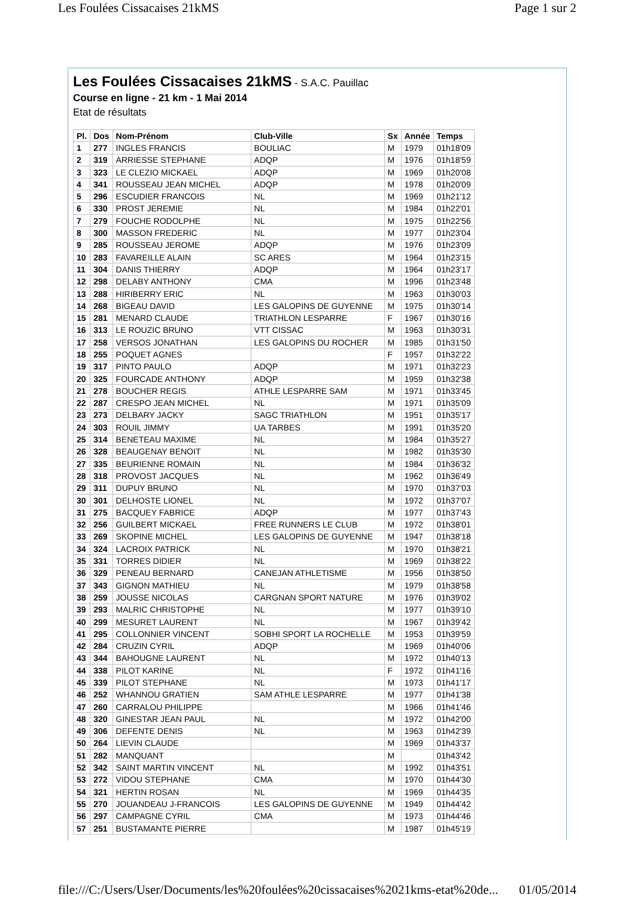Les Foulées Cissacaises 21kMS Page 1 sur 2
Les Foulées Cissacaises 21kMS
- S.A.C. Pauillac
Course en ligne - 21 km - 1 Mai 2014
Etat de résultats
| Pl. | Dos | Nom-Prénom | Club-Ville | Sx | Année | Temps |
| --- | --- | --- | --- | --- | --- | --- |
| 1 | 277 | INGLES FRANCIS | BOULIAC | M | 1979 | 01h18'09 |
| 2 | 319 | ARRIESSE STEPHANE | ADQP | M | 1976 | 01h18'59 |
| 3 | 323 | LE CLEZIO MICKAEL | ADQP | M | 1969 | 01h20'08 |
| 4 | 341 | ROUSSEAU JEAN MICHEL | ADQP | M | 1978 | 01h20'09 |
| 5 | 296 | ESCUDIER FRANCOIS | NL | M | 1969 | 01h21'12 |
| 6 | 330 | PROST JEREMIE | NL | M | 1984 | 01h22'01 |
| 7 | 279 | FOUCHE RODOLPHE | NL | M | 1975 | 01h22'56 |
| 8 | 300 | MASSON FREDERIC | NL | M | 1977 | 01h23'04 |
| 9 | 285 | ROUSSEAU JEROME | ADQP | M | 1976 | 01h23'09 |
| 10 | 283 | FAVAREILLE ALAIN | SC ARES | M | 1964 | 01h23'15 |
| 11 | 304 | DANIS THIERRY | ADQP | M | 1964 | 01h23'17 |
| 12 | 298 | DELABY ANTHONY | CMA | M | 1996 | 01h23'48 |
| 13 | 288 | HIRIBERRY ERIC | NL | M | 1963 | 01h30'03 |
| 14 | 268 | BIGEAU DAVID | LES GALOPINS DE GUYENNE | M | 1975 | 01h30'14 |
| 15 | 281 | MENARD CLAUDE | TRIATHLON LESPARRE | F | 1967 | 01h30'16 |
| 16 | 313 | LE ROUZIC BRUNO | VTT CISSAC | M | 1963 | 01h30'31 |
| 17 | 258 | VERSOS JONATHAN | LES GALOPINS DU ROCHER | M | 1985 | 01h31'50 |
| 18 | 255 | POQUET AGNES | | F | 1957 | 01h32'22 |
| 19 | 317 | PINTO PAULO | ADQP | M | 1971 | 01h32'23 |
| 20 | 325 | FOURCADE ANTHONY | ADQP | M | 1959 | 01h32'38 |
| 21 | 278 | BOUCHER REGIS | ATHLE LESPARRE SAM | M | 1971 | 01h33'45 |
| 22 | 287 | CRESPO JEAN MICHEL | NL | M | 1971 | 01h35'09 |
| 23 | 273 | DELBARY JACKY | SAGC TRIATHLON | M | 1951 | 01h35'17 |
| 24 | 303 | ROUIL JIMMY | UA TARBES | M | 1991 | 01h35'20 |
| 25 | 314 | BENETEAU MAXIME | NL | M | 1984 | 01h35'27 |
| 26 | 328 | BEAUGENAY BENOIT | NL | M | 1982 | 01h35'30 |
| 27 | 335 | BEURIENNE ROMAIN | NL | M | 1984 | 01h36'32 |
| 28 | 318 | PROVOST JACQUES | NL | M | 1962 | 01h36'49 |
| 29 | 311 | DUPUY BRUNO | NL | M | 1970 | 01h37'03 |
| 30 | 301 | DELHOSTE LIONEL | NL | M | 1972 | 01h37'07 |
| 31 | 275 | BACQUEY FABRICE | ADQP | M | 1977 | 01h37'43 |
| 32 | 256 | GUILBERT MICKAEL | FREE RUNNERS LE CLUB | M | 1972 | 01h38'01 |
| 33 | 269 | SKOPINE MICHEL | LES GALOPINS DE GUYENNE | M | 1947 | 01h38'18 |
| 34 | 324 | LACROIX PATRICK | NL | M | 1970 | 01h38'21 |
| 35 | 331 | TORRES DIDIER | NL | M | 1969 | 01h38'22 |
| 36 | 329 | PENEAU BERNARD | CANEJAN ATHLETISME | M | 1956 | 01h38'50 |
| 37 | 343 | GIGNON MATHIEU | NL | M | 1979 | 01h38'58 |
| 38 | 259 | JOUSSE NICOLAS | CARGNAN SPORT NATURE | M | 1976 | 01h39'02 |
| 39 | 293 | MALRIC CHRISTOPHE | NL | M | 1977 | 01h39'10 |
| 40 | 299 | MESURET LAURENT | NL | M | 1967 | 01h39'42 |
| 41 | 295 | COLLONNIER VINCENT | SOBHI SPORT LA ROCHELLE | M | 1953 | 01h39'59 |
| 42 | 284 | CRUZIN CYRIL | ADQP | M | 1969 | 01h40'06 |
| 43 | 344 | BAHOUGNE LAURENT | NL | M | 1972 | 01h40'13 |
| 44 | 338 | PILOT KARINE | NL | F | 1972 | 01h41'16 |
| 45 | 339 | PILOT STEPHANE | NL | M | 1973 | 01h41'17 |
| 46 | 252 | WHANNOU GRATIEN | SAM ATHLE LESPARRE | M | 1977 | 01h41'38 |
| 47 | 260 | CARRALOU PHILIPPE | | M | 1966 | 01h41'46 |
| 48 | 320 | GINESTAR JEAN PAUL | NL | M | 1972 | 01h42'00 |
| 49 | 306 | DEFENTE DENIS | NL | M | 1963 | 01h42'39 |
| 50 | 264 | LIEVIN CLAUDE | | M | 1969 | 01h43'37 |
| 51 | 282 | MANQUANT | | M | | 01h43'42 |
| 52 | 342 | SAINT MARTIN VINCENT | NL | M | 1992 | 01h43'51 |
| 53 | 272 | VIDOU STEPHANE | CMA | M | 1970 | 01h44'30 |
| 54 | 321 | HERTIN ROSAN | NL | M | 1969 | 01h44'35 |
| 55 | 270 | JOUANDEAU J-FRANCOIS | LES GALOPINS DE GUYENNE | M | 1949 | 01h44'42 |
| 56 | 297 | CAMPAGNE CYRIL | CMA | M | 1973 | 01h44'46 |
| 57 | 251 | BUSTAMANTE PIERRE | | M | 1987 | 01h45'19 |
file:///C:/Users/User/Documents/les%20foulées%20cissacaises%2021kms-etat%20de... 01/05/2014